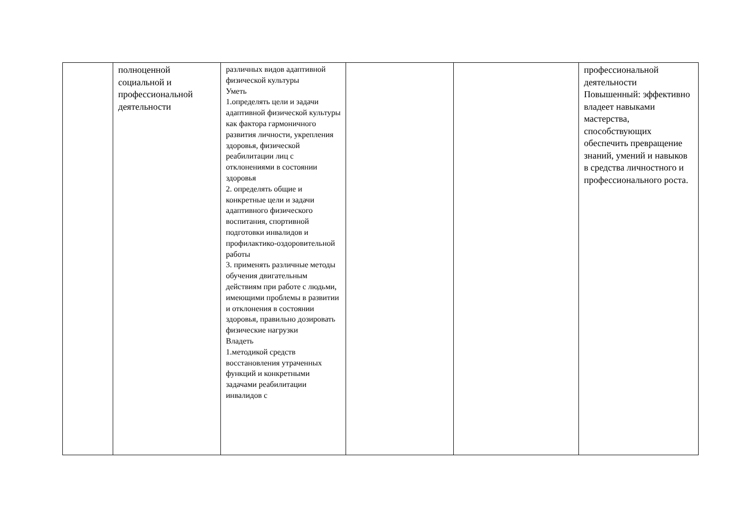| | полноценной социальной и профессиональной деятельности | различных видов адаптивной физической культуры Уметь 1.определять цели и задачи адаптивной физической культуры как фактора гармоничного развития личности, укрепления здоровья, физической реабилитации лиц с отклонениями в состоянии здоровья 2. определять общие и конкретные цели и задачи адаптивного физического воспитания, спортивной подготовки инвалидов и профилактико-оздоровительной работы 3. применять различные методы обучения двигательным действиям при работе с людьми, имеющими проблемы в развитии и отклонения в состоянии здоровья, правильно дозировать физические нагрузки Владеть 1.методикой средств восстановления утраченных функций и конкретными задачами реабилитации инвалидов с | | | профессиональной деятельности Повышенный: эффективно владеет навыками мастерства, способствующих обеспечить превращение знаний, умений и навыков в средства личностного и профессионального роста. |